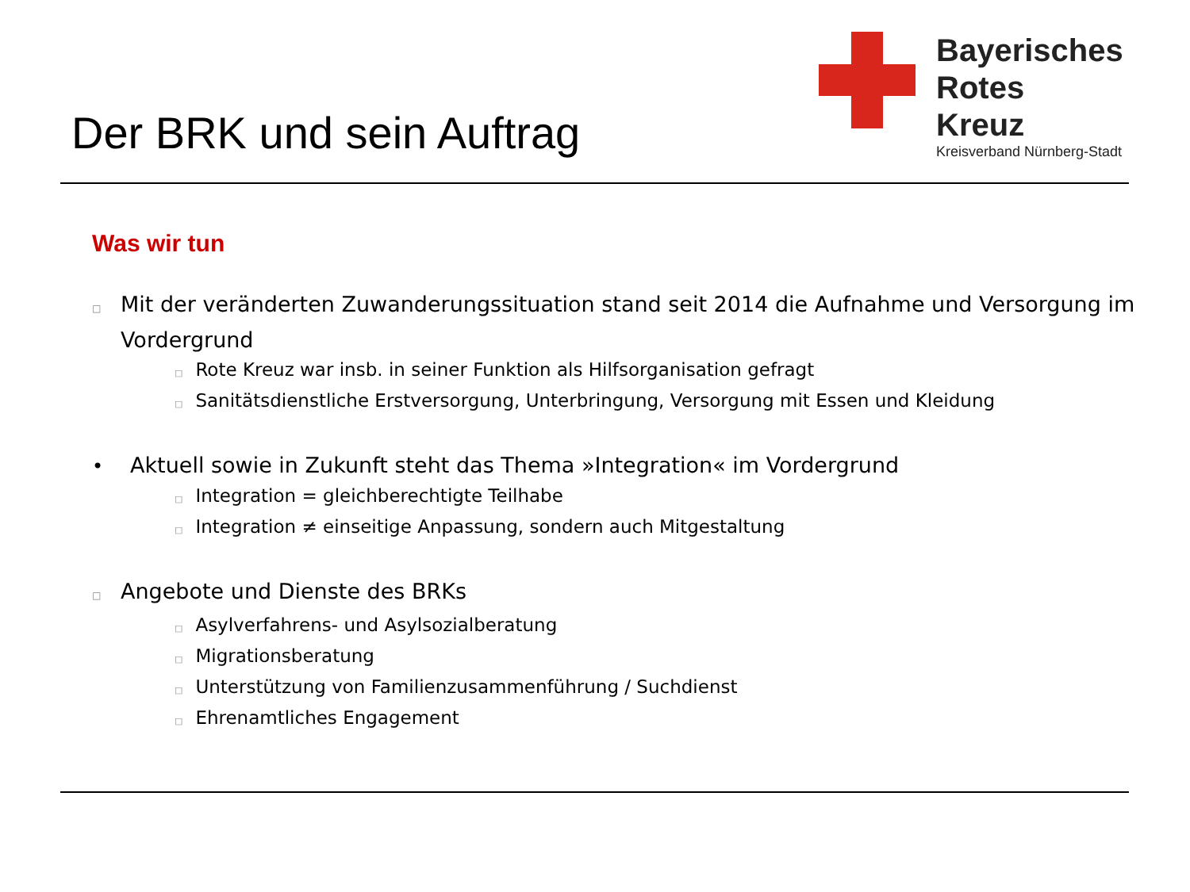Der BRK und sein Auftrag
Bayerisches
Rotes
Kreuz
Kreisverband Nürnberg-Stadt
Was wir tun
□ Mit der veränderten Zuwanderungssituation stand seit 2014 die Aufnahme und Versorgung im Vordergrund
□ Rote Kreuz war insb. in seiner Funktion als Hilfsorganisation gefragt
□ Sanitätsdienstliche Erstversorgung, Unterbringung, Versorgung mit Essen und Kleidung
• Aktuell sowie in Zukunft steht das Thema »Integration« im Vordergrund
□ Integration = gleichberechtigte Teilhabe
□ Integration ≠ einseitige Anpassung, sondern auch Mitgestaltung
□ Angebote und Dienste des BRKs
□ Asylverfahrens- und Asylsozialberatung
□ Migrationsberatung
□ Unterstützung von Familienzusammenführung / Suchdienst
□ Ehrenamtliches Engagement